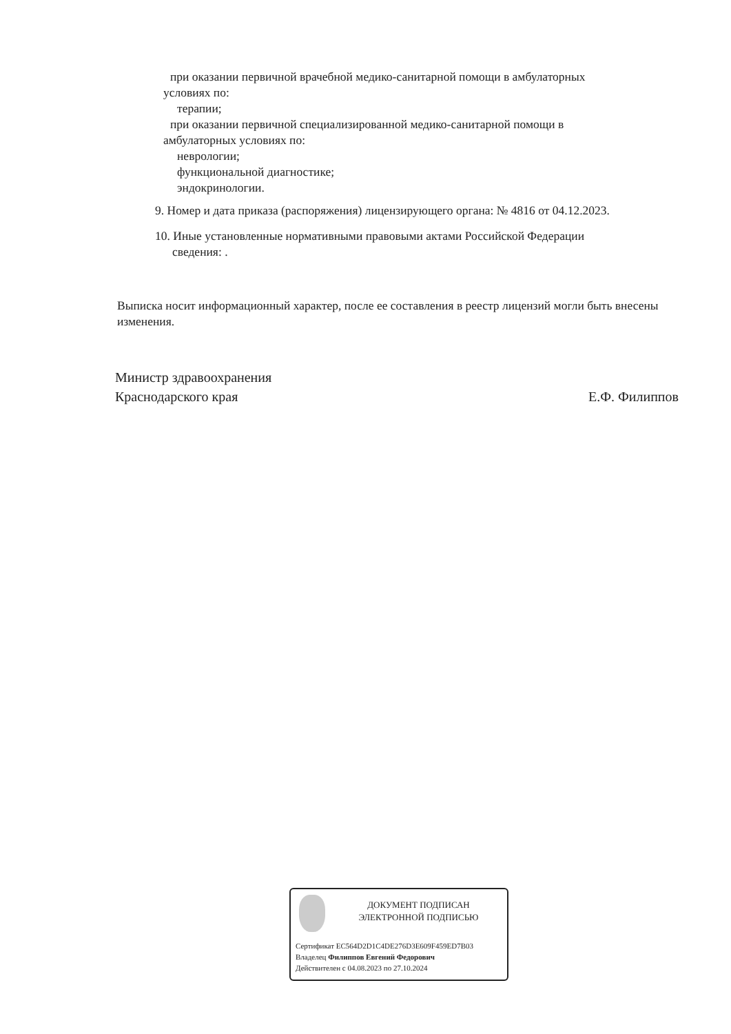при оказании первичной врачебной медико-санитарной помощи в амбулаторных
условиях по:
терапии;
при оказании первичной специализированной медико-санитарной помощи в
амбулаторных условиях по:
неврологии;
функциональной диагностике;
эндокринологии.
9. Номер и дата приказа (распоряжения) лицензирующего органа: № 4816 от 04.12.2023.
10. Иные установленные нормативными правовыми актами Российской Федерации
сведения: .
Выписка носит информационный характер, после ее составления в реестр лицензий могли быть внесены изменения.
Министр здравоохранения
Краснодарского края
Е.Ф. Филиппов
ДОКУМЕНТ ПОДПИСАН
ЭЛЕКТРОННОЙ ПОДПИСЬЮ
Сертификат EC564D2D1C4DE276D3E609F459ED7B03
Владелец Филиппов Евгений Федорович
Действителен с 04.08.2023 по 27.10.2024